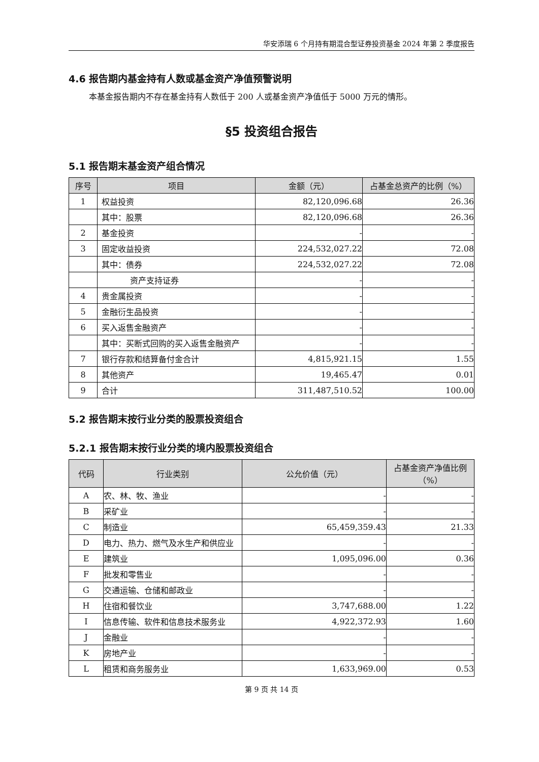华安添瑞 6 个月持有期混合型证券投资基金 2024 年第 2 季度报告
4.6 报告期内基金持有人数或基金资产净值预警说明
本基金报告期内不存在基金持有人数低于 200 人或基金资产净值低于 5000 万元的情形。
§5 投资组合报告
5.1 报告期末基金资产组合情况
| 序号 | 项目 | 金额（元） | 占基金总资产的比例（%） |
| --- | --- | --- | --- |
| 1 | 权益投资 | 82,120,096.68 | 26.36 |
| | 其中：股票 | 82,120,096.68 | 26.36 |
| 2 | 基金投资 | - | - |
| 3 | 固定收益投资 | 224,532,027.22 | 72.08 |
| | 其中：债券 | 224,532,027.22 | 72.08 |
| | 资产支持证券 | - | - |
| 4 | 贵金属投资 | - | - |
| 5 | 金融衍生品投资 | - | - |
| 6 | 买入返售金融资产 | - | - |
| | 其中：买断式回购的买入返售金融资产 | - | - |
| 7 | 银行存款和结算备付金合计 | 4,815,921.15 | 1.55 |
| 8 | 其他资产 | 19,465.47 | 0.01 |
| 9 | 合计 | 311,487,510.52 | 100.00 |
5.2 报告期末按行业分类的股票投资组合
5.2.1 报告期末按行业分类的境内股票投资组合
| 代码 | 行业类别 | 公允价值（元） | 占基金资产净值比例（%） |
| --- | --- | --- | --- |
| A | 农、林、牧、渔业 | - | - |
| B | 采矿业 | - | - |
| C | 制造业 | 65,459,359.43 | 21.33 |
| D | 电力、热力、燃气及水生产和供应业 | - | - |
| E | 建筑业 | 1,095,096.00 | 0.36 |
| F | 批发和零售业 | - | - |
| G | 交通运输、仓储和邮政业 | - | - |
| H | 住宿和餐饮业 | 3,747,688.00 | 1.22 |
| I | 信息传输、软件和信息技术服务业 | 4,922,372.93 | 1.60 |
| J | 金融业 | - | - |
| K | 房地产业 | - | - |
| L | 租赁和商务服务业 | 1,633,969.00 | 0.53 |
第 9 页 共 14 页